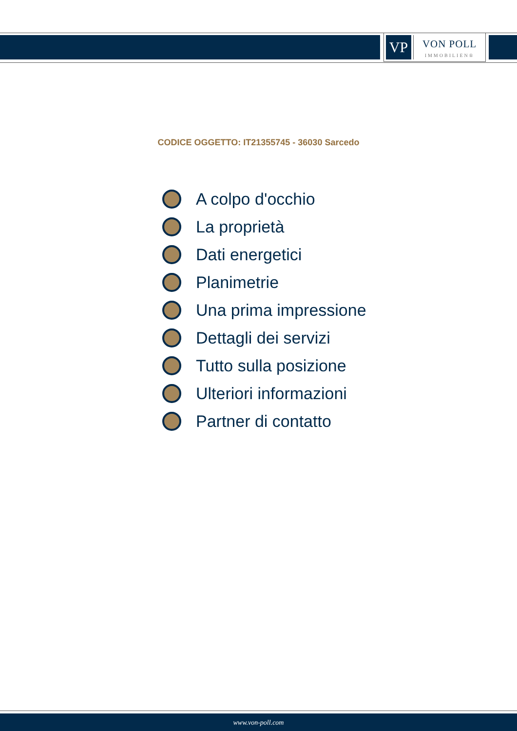VP
VON POLL
IMMOBILIEN®
CODICE OGGETTO: IT21355745 - 36030 Sarcedo
A colpo d'occhio
La proprietà
Dati energetici
Planimetrie
Una prima impressione
Dettagli dei servizi
Tutto sulla posizione
Ulteriori informazioni
Partner di contatto
www.von-poll.com